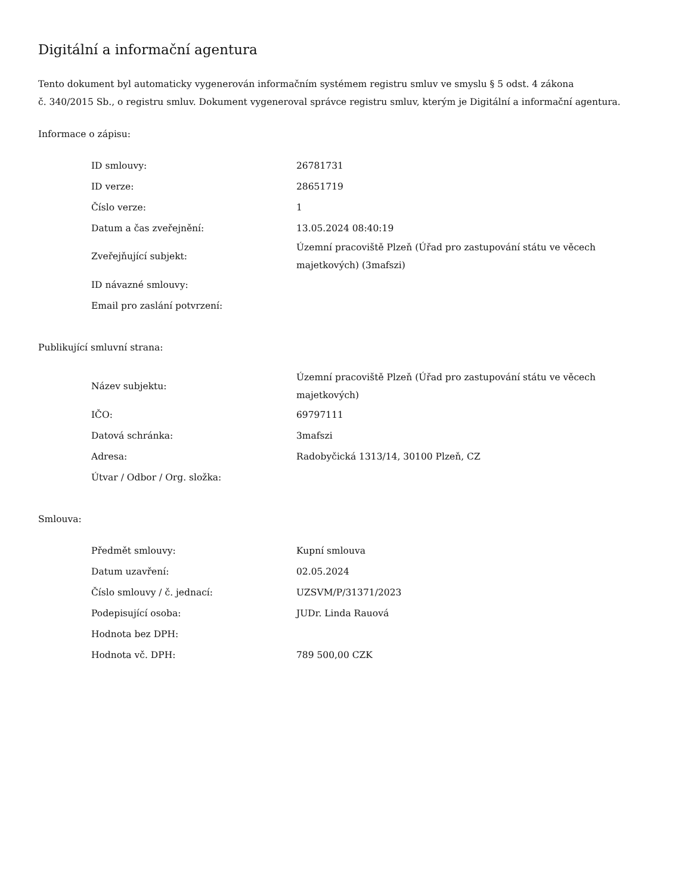Digitální a informační agentura
Tento dokument byl automaticky vygenerován informačním systémem registru smluv ve smyslu § 5 odst. 4 zákona
č. 340/2015 Sb., o registru smluv. Dokument vygeneroval správce registru smluv, kterým je Digitální a informační agentura.
Informace o zápisu:
| ID smlouvy: | 26781731 |
| ID verze: | 28651719 |
| Číslo verze: | 1 |
| Datum a čas zveřejnění: | 13.05.2024 08:40:19 |
| Zveřejňující subjekt: | Územní pracoviště Plzeň (Úřad pro zastupování státu ve věcech majetkových) (3mafszi) |
| ID návazné smlouvy: | |
| Email pro zaslání potvrzení: | |
Publikující smluvní strana:
| Název subjektu: | Územní pracoviště Plzeň (Úřad pro zastupování státu ve věcech majetkových) |
| IČO: | 69797111 |
| Datová schránka: | 3mafszi |
| Adresa: | Radobyčická 1313/14, 30100 Plzeň, CZ |
| Útvar / Odbor / Org. složka: | |
Smlouva:
| Předmět smlouvy: | Kupní smlouva |
| Datum uzavření: | 02.05.2024 |
| Číslo smlouvy / č. jednací: | UZSVM/P/31371/2023 |
| Podepisující osoba: | JUDr. Linda Rauová |
| Hodnota bez DPH: | |
| Hodnota vč. DPH: | 789 500,00 CZK |